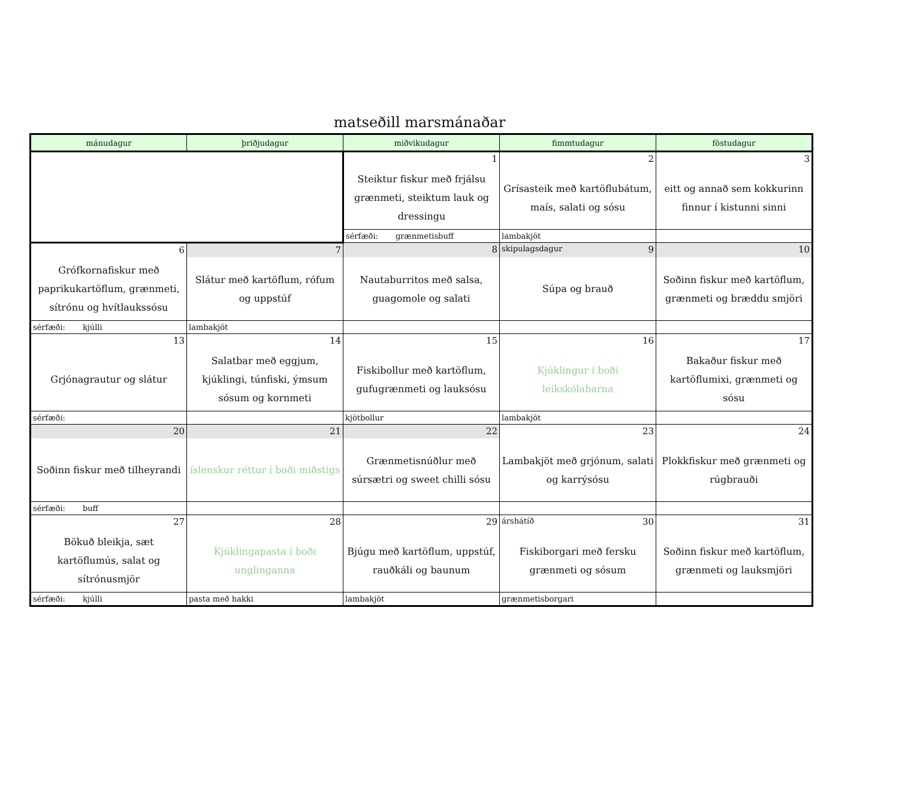matseðill marsmánaðar
| mánudagur | þriðjudagur | miðvikudagur | fimmtudagur | föstudagur |
| --- | --- | --- | --- | --- |
| | | 1 | 2 | 3 |
| | | Steiktur fiskur með frjálsu grænmeti, steiktum lauk og dressingu | Grísasteik með kartöflubátum, maís, salati og sósu | eitt og annað sem kokkurinn finnur í kistunni sinni |
| | | sérfæði: grænmetisbuff | lambakjöt | |
| 6 | 7 | 8 | skipulagsdagur 9 | 10 |
| Grófkornafiskur með paprikukartöflum, grænmeti, sítrónu og hvítlaukssósu | Slátur með kartöflum, rófum og uppstúf | Nautaburritos með salsa, guagomole og salati | Súpa og brauð | Soðinn fiskur með kartöflum, grænmeti og bræddu smjöri |
| sérfæði: kjúlli | lambakjöt | | | |
| 13 | 14 | 15 | 16 | 17 |
| Grjónagrautur og slátur | Salatbar með eggjum, kjúklingi, túnfiski, ýmsum sósum og kornmeti | Fiskibollur með kartöflum, gufugrænmeti og lauksósu | Kjúklingur í boði leikskólabarna | Bakaður fiskur með kartöflumixi, grænmeti og sósu |
| sérfæði: | | kjötbollur | lambakjöt | |
| 20 | 21 | 22 | 23 | 24 |
| Soðinn fiskur með tilheyrandi | íslenskur réttur í boði miðstigs | Grænmetisnúðlur með súrsætri og sweet chilli sósu | Lambakjöt með grjónum, salati og karrýsósu | Plokkfiskur með grænmeti og rúgbrauði |
| sérfæði: buff | | | | |
| 27 | 28 | 29 | árshátíð 30 | 31 |
| Bökuð bleikja, sæt kartöflumús, salat og sítrónusmjör | Kjúklingapasta í boði unglinganna | Bjúgu með kartöflum, uppstúf, rauðkáli og baunum | Fiskiborgari með fersku grænmeti og sósum | Soðinn fiskur með kartöflum, grænmeti og lauksmjöri |
| sérfæði: kjúlli | pasta með hakki | lambakjöt | grænmetisborgari | |